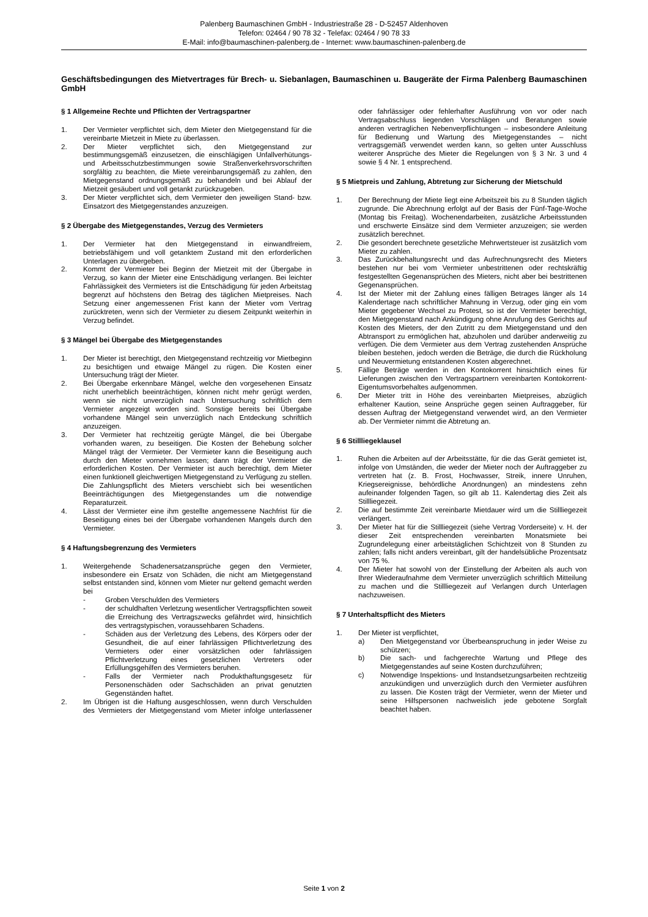Palenberg Baumaschinen GmbH - Industriestraße 28 - D-52457 Aldenhoven
Telefon: 02464 / 90 78 32 - Telefax: 02464 / 90 78 33
E-Mail: info@baumaschinen-palenberg.de - Internet: www.baumaschinen-palenberg.de
Geschäftsbedingungen des Mietvertrages für Brech- u. Siebanlagen, Baumaschinen u. Baugeräte der Firma Palenberg Baumaschinen GmbH
§ 1 Allgemeine Rechte und Pflichten der Vertragspartner
1. Der Vermieter verpflichtet sich, dem Mieter den Mietgegenstand für die vereinbarte Mietzeit in Miete zu überlassen.
2. Der Mieter verpflichtet sich, den Mietgegenstand zur bestimmungsgemäß einzusetzen, die einschlägigen Unfallverhütungs- und Arbeitsschutzbestimmungen sowie Straßenverkehrsvorschriften sorgfältig zu beachten, die Miete vereinbarungsgemäß zu zahlen, den Mietgegenstand ordnungsgemäß zu behandeln und bei Ablauf der Mietzeit gesäubert und voll getankt zurückzugeben.
3. Der Mieter verpflichtet sich, dem Vermieter den jeweiligen Stand- bzw. Einsatzort des Mietgegenstandes anzuzeigen.
§ 2 Übergabe des Mietgegenstandes, Verzug des Vermieters
1. Der Vermieter hat den Mietgegenstand in einwandfreiem, betriebsfähigem und voll getanktem Zustand mit den erforderlichen Unterlagen zu übergeben.
2. Kommt der Vermieter bei Beginn der Mietzeit mit der Übergabe in Verzug, so kann der Mieter eine Entschädigung verlangen. Bei leichter Fahrlässigkeit des Vermieters ist die Entschädigung für jeden Arbeitstag begrenzt auf höchstens den Betrag des täglichen Mietpreises. Nach Setzung einer angemessenen Frist kann der Mieter vom Vertrag zurücktreten, wenn sich der Vermieter zu diesem Zeitpunkt weiterhin in Verzug befindet.
§ 3 Mängel bei Übergabe des Mietgegenstandes
1. Der Mieter ist berechtigt, den Mietgegenstand rechtzeitig vor Mietbeginn zu besichtigen und etwaige Mängel zu rügen. Die Kosten einer Untersuchung trägt der Mieter.
2. Bei Übergabe erkennbare Mängel, welche den vorgesehenen Einsatz nicht unerheblich beeinträchtigen, können nicht mehr gerügt werden, wenn sie nicht unverzüglich nach Untersuchung schriftlich dem Vermieter angezeigt worden sind. Sonstige bereits bei Übergabe vorhandene Mängel sein unverzüglich nach Entdeckung schriftlich anzuzeigen.
3. Der Vermieter hat rechtzeitig gerügte Mängel, die bei Übergabe vorhanden waren, zu beseitigen. Die Kosten der Behebung solcher Mängel trägt der Vermieter. Der Vermieter kann die Beseitigung auch durch den Mieter vornehmen lassen; dann trägt der Vermieter die erforderlichen Kosten. Der Vermieter ist auch berechtigt, dem Mieter einen funktionell gleichwertigen Mietgegenstand zu Verfügung zu stellen. Die Zahlungspflicht des Mieters verschiebt sich bei wesentlichen Beeinträchtigungen des Mietgegenstandes um die notwendige Reparaturzeit.
4. Lässt der Vermieter eine ihm gestellte angemessene Nachfrist für die Beseitigung eines bei der Übergabe vorhandenen Mangels durch den Vermieter.
§ 4 Haftungsbegrenzung des Vermieters
1. Weitergehende Schadenersatzansprüche gegen den Vermieter, insbesondere ein Ersatz von Schäden, die nicht am Mietgegenstand selbst entstanden sind, können vom Mieter nur geltend gemacht werden bei
- Groben Verschulden des Vermieters
- der schuldhaften Verletzung wesentlicher Vertragspflichten soweit die Erreichung des Vertragszwecks gefährdet wird, hinsichtlich des vertragstypischen, voraussehbaren Schadens.
- Schäden aus der Verletzung des Lebens, des Körpers oder der Gesundheit, die auf einer fahrlässigen Pflichtverletzung des Vermieters oder einer vorsätzlichen oder fahrlässigen Pflichtverletzung eines gesetzlichen Vertreters oder Erfüllungsgehilfen des Vermieters beruhen.
- Falls der Vermieter nach Produkthaftungsgesetz für Personenschäden oder Sachschäden an privat genutzten Gegenständen haftet.
2. Im Übrigen ist die Haftung ausgeschlossen, wenn durch Verschulden des Vermieters der Mietgegenstand vom Mieter infolge unterlassener oder fahrlässiger oder fehlerhafter Ausführung von vor oder nach Vertragsabschluss liegenden Vorschlägen und Beratungen sowie anderen vertraglichen Nebenverpflichtungen – insbesondere Anleitung für Bedienung und Wartung des Mietgegenstandes – nicht vertragsgemäß verwendet werden kann, so gelten unter Ausschluss weiterer Ansprüche des Mieter die Regelungen von § 3 Nr. 3 und 4 sowie § 4 Nr. 1 entsprechend.
§ 5 Mietpreis und Zahlung, Abtretung zur Sicherung der Mietschuld
1. Der Berechnung der Miete liegt eine Arbeitszeit bis zu 8 Stunden täglich zugrunde. Die Abrechnung erfolgt auf der Basis der Fünf-Tage-Woche (Montag bis Freitag). Wochenendarbeiten, zusätzliche Arbeitsstunden und erschwerte Einsätze sind dem Vermieter anzuzeigen; sie werden zusätzlich berechnet.
2. Die gesondert berechnete gesetzliche Mehrwertsteuer ist zusätzlich vom Mieter zu zahlen.
3. Das Zurückbehaltungsrecht und das Aufrechnungsrecht des Mieters bestehen nur bei vom Vermieter unbestrittenen oder rechtskräftig festgestellten Gegenansprüchen des Mieters, nicht aber bei bestrittenen Gegenansprüchen.
4. Ist der Mieter mit der Zahlung eines fälligen Betrages länger als 14 Kalendertage nach schriftlicher Mahnung in Verzug, oder ging ein vom Mieter gegebener Wechsel zu Protest, so ist der Vermieter berechtigt, den Mietgegenstand nach Ankündigung ohne Anrufung des Gerichts auf Kosten des Mieters, der den Zutritt zu dem Mietgegenstand und den Abtransport zu ermöglichen hat, abzuholen und darüber anderweitig zu verfügen. Die dem Vermieter aus dem Vertrag zustehenden Ansprüche bleiben bestehen, jedoch werden die Beträge, die durch die Rückholung und Neuvermietung entstandenen Kosten abgerechnet.
5. Fällige Beträge werden in den Kontokorrent hinsichtlich eines für Lieferungen zwischen den Vertragspartnern vereinbarten Kontokorrent-Eigentumsvorbehaltes aufgenommen.
6. Der Mieter tritt in Höhe des vereinbarten Mietpreises, abzüglich erhaltener Kaution, seine Ansprüche gegen seinen Auftraggeber, für dessen Auftrag der Mietgegenstand verwendet wird, an den Vermieter ab. Der Vermieter nimmt die Abtretung an.
§ 6 Stillliegeklausel
1. Ruhen die Arbeiten auf der Arbeitsstätte, für die das Gerät gemietet ist, infolge von Umständen, die weder der Mieter noch der Auftraggeber zu vertreten hat (z. B. Frost, Hochwasser, Streik, innere Unruhen, Kriegsereignisse, behördliche Anordnungen) an mindestens zehn aufeinander folgenden Tagen, so gilt ab 11. Kalendertag dies Zeit als Stillliegezeit.
2. Die auf bestimmte Zeit vereinbarte Mietdauer wird um die Stillliegezeit verlängert.
3. Der Mieter hat für die Stillliegezeit (siehe Vertrag Vorderseite) v. H. der dieser Zeit entsprechenden vereinbarten Monatsmiete bei Zugrundelegung einer arbeitstäglichen Schichtzeit von 8 Stunden zu zahlen; falls nicht anders vereinbart, gilt der handelsübliche Prozentsatz von 75 %.
4. Der Mieter hat sowohl von der Einstellung der Arbeiten als auch von Ihrer Wiederaufnahme dem Vermieter unverzüglich schriftlich Mitteilung zu machen und die Stillliegezeit auf Verlangen durch Unterlagen nachzuweisen.
§ 7 Unterhaltspflicht des Mieters
1. Der Mieter ist verpflichtet,
a) Den Mietgegenstand vor Überbeanspruchung in jeder Weise zu schützen;
b) Die sach- und fachgerechte Wartung und Pflege des Mietgegenstandes auf seine Kosten durchzuführen;
c) Notwendige Inspektions- und Instandsetzungsarbeiten rechtzeitig anzukündigen und unverzüglich durch den Vermieter ausführen zu lassen. Die Kosten trägt der Vermieter, wenn der Mieter und seine Hilfspersonen nachweislich jede gebotene Sorgfalt beachtet haben.
Seite 1 von 2